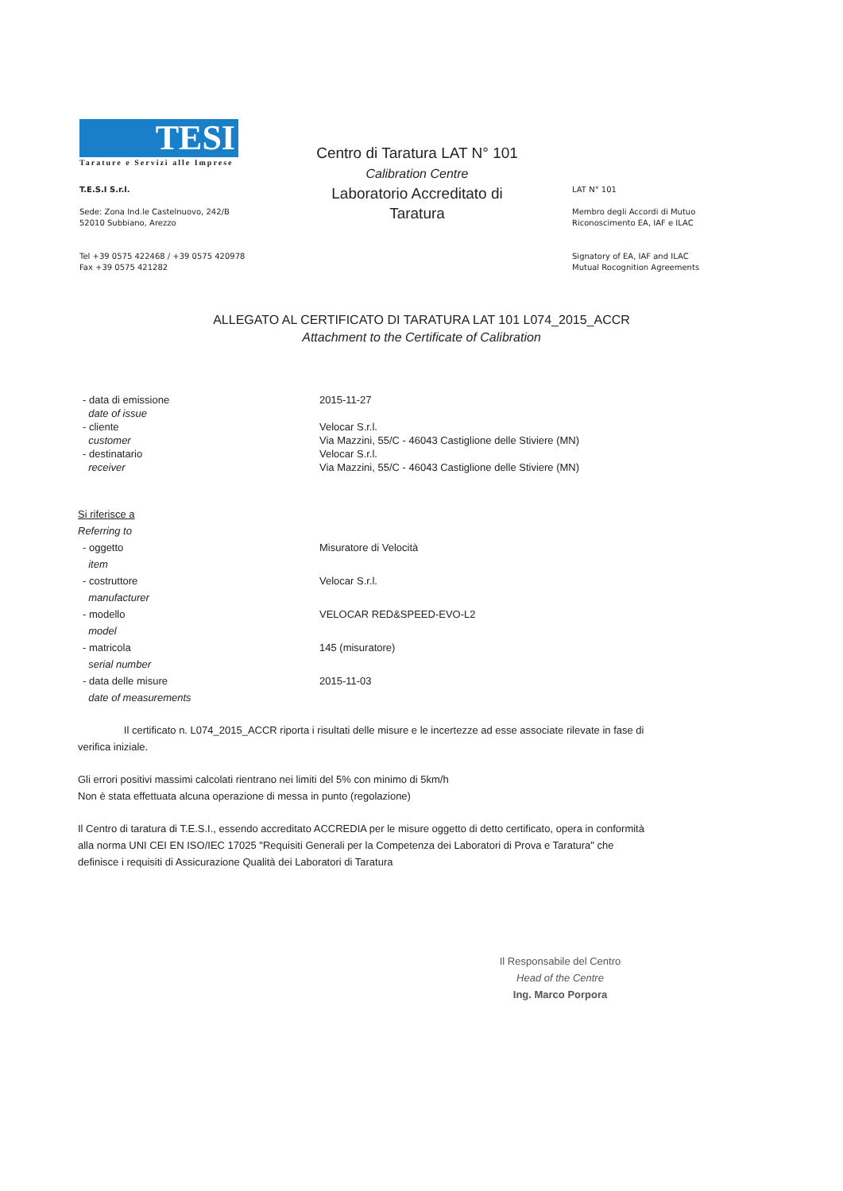TESI
Tarature e Servizi alle Imprese
T.E.S.I S.r.l.
Sede: Zona Ind.le Castelnuovo, 242/B
52010 Subbiano, Arezzo
Tel +39 0575 422468 / +39 0575 420978
Fax +39 0575 421282
Centro di Taratura LAT N° 101
Calibration Centre
Laboratorio Accreditato di Taratura
LAT N° 101
Membro degli Accordi di Mutuo Riconoscimento EA, IAF e ILAC
Signatory of EA, IAF and ILAC Mutual Rocognition Agreements
ALLEGATO AL CERTIFICATO DI TARATURA LAT 101 L074_2015_ACCR
Attachment to the Certificate of Calibration
- data di emissione
date of issue
2015-11-27
- cliente
customer
Velocar S.r.l.
Via Mazzini, 55/C - 46043 Castiglione delle Stiviere (MN)
- destinatario
receiver
Velocar S.r.l.
Via Mazzini, 55/C - 46043 Castiglione delle Stiviere (MN)
Si riferisce a
Referring to
- oggetto
item
Misuratore di Velocità
- costruttore
manufacturer
Velocar S.r.l.
- modello
model
VELOCAR RED&SPEED-EVO-L2
- matricola
serial number
145 (misuratore)
- data delle misure
date of measurements
2015-11-03
Il certificato n. L074_2015_ACCR riporta i risultati delle misure e le incertezze ad esse associate rilevate in fase di verifica iniziale.
Gli errori positivi massimi calcolati rientrano nei limiti del 5% con minimo di 5km/h
Non è stata effettuata alcuna operazione di messa in punto (regolazione)
Il Centro di taratura di T.E.S.I., essendo accreditato ACCREDIA per le misure oggetto di detto certificato, opera in conformità alla norma UNI CEI EN ISO/IEC 17025 "Requisiti Generali per la Competenza dei Laboratori di Prova e Taratura" che definisce i requisiti di Assicurazione Qualità dei Laboratori di Taratura
Il Responsabile del Centro
Head of the Centre
Ing. Marco Porpora